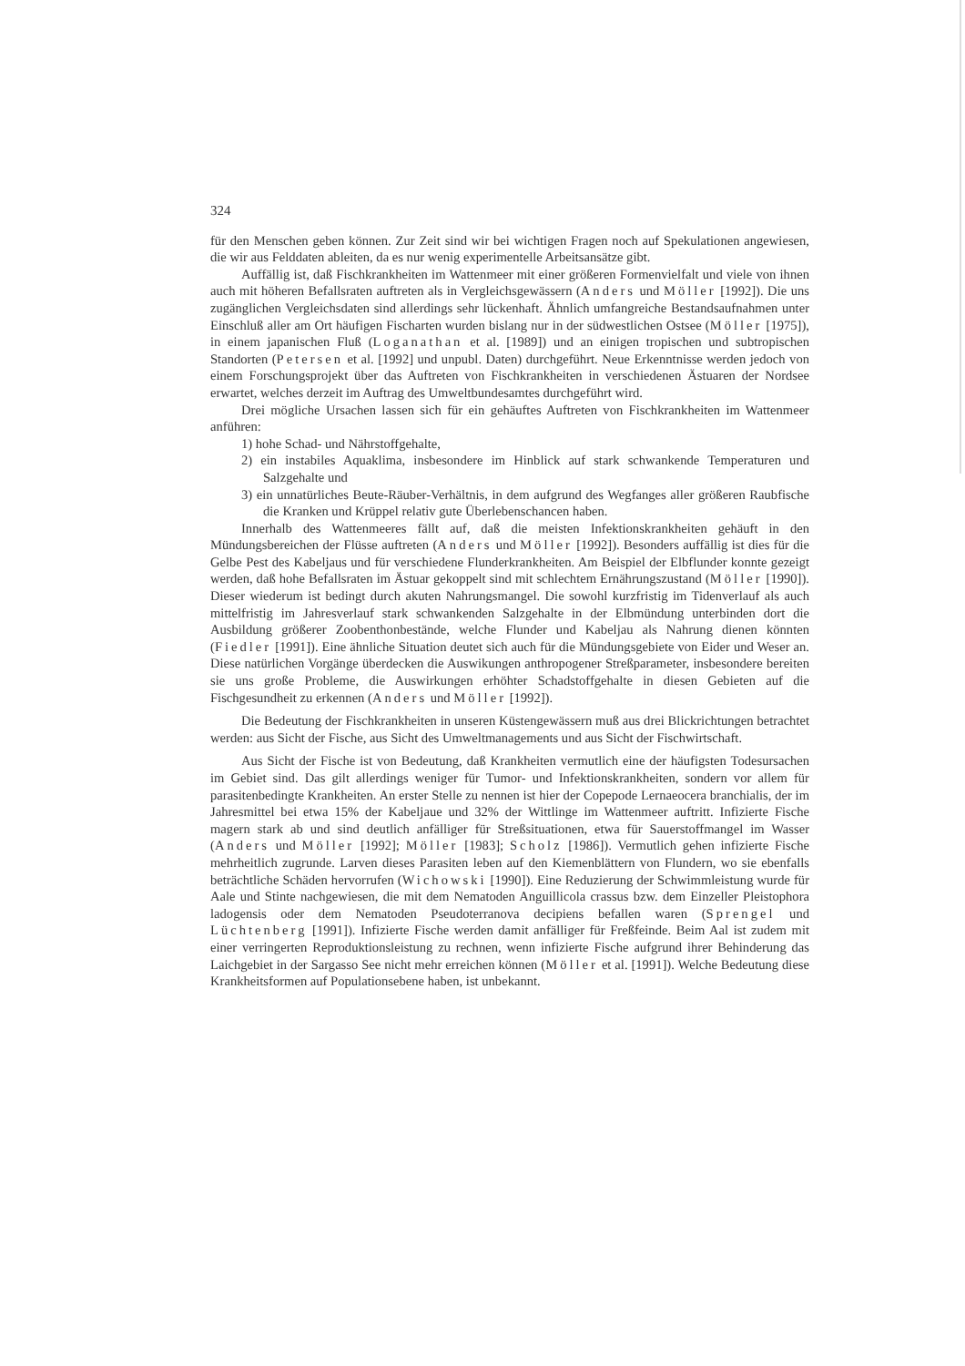324
für den Menschen geben können. Zur Zeit sind wir bei wichtigen Fragen noch auf Spekulationen angewiesen, die wir aus Felddaten ableiten, da es nur wenig experimentelle Arbeitsansätze gibt.
Auffällig ist, daß Fischkrankheiten im Wattenmeer mit einer größeren Formenvielfalt und viele von ihnen auch mit höheren Befallsraten auftreten als in Vergleichsgewässern (Anders und Möller [1992]). Die uns zugänglichen Vergleichsdaten sind allerdings sehr lückenhaft. Ähnlich umfangreiche Bestandsaufnahmen unter Einschluß aller am Ort häufigen Fischarten wurden bislang nur in der südwestlichen Ostsee (Möller [1975]), in einem japanischen Fluß (Loganathan et al. [1989]) und an einigen tropischen und subtropischen Standorten (Petersen et al. [1992] und unpubl. Daten) durchgeführt. Neue Erkenntnisse werden jedoch von einem Forschungsprojekt über das Auftreten von Fischkrankheiten in verschiedenen Ästuaren der Nordsee erwartet, welches derzeit im Auftrag des Umweltbundesamtes durchgeführt wird.
Drei mögliche Ursachen lassen sich für ein gehäuftes Auftreten von Fischkrankheiten im Wattenmeer anführen:
1) hohe Schad- und Nährstoffgehalte,
2) ein instabiles Aquaklima, insbesondere im Hinblick auf stark schwankende Temperaturen und Salzgehalte und
3) ein unnatürliches Beute-Räuber-Verhältnis, in dem aufgrund des Wegfanges aller größeren Raubfische die Kranken und Krüppel relativ gute Überlebenschancen haben.
Innerhalb des Wattenmeeres fällt auf, daß die meisten Infektionskrankheiten gehäuft in den Mündungsbereichen der Flüsse auftreten (Anders und Möller [1992]). Besonders auffällig ist dies für die Gelbe Pest des Kabeljaus und für verschiedene Flunderkrankheiten. Am Beispiel der Elbflunder konnte gezeigt werden, daß hohe Befallsraten im Ästuar gekoppelt sind mit schlechtem Ernährungszustand (Möller [1990]). Dieser wiederum ist bedingt durch akuten Nahrungsmangel. Die sowohl kurzfristig im Tidenverlauf als auch mittelfristig im Jahresverlauf stark schwankenden Salzgehalte in der Elbmündung unterbinden dort die Ausbildung größerer Zoobenthonbestände, welche Flunder und Kabeljau als Nahrung dienen könnten (Fiedler [1991]). Eine ähnliche Situation deutet sich auch für die Mündungsgebiete von Eider und Weser an. Diese natürlichen Vorgänge überdecken die Auswikungen anthropogener Streßparameter, insbesondere bereiten sie uns große Probleme, die Auswirkungen erhöhter Schadstoffgehalte in diesen Gebieten auf die Fischgesundheit zu erkennen (Anders und Möller [1992]).
Die Bedeutung der Fischkrankheiten in unseren Küstengewässern muß aus drei Blickrichtungen betrachtet werden: aus Sicht der Fische, aus Sicht des Umweltmanagements und aus Sicht der Fischwirtschaft.
Aus Sicht der Fische ist von Bedeutung, daß Krankheiten vermutlich eine der häufigsten Todesursachen im Gebiet sind. Das gilt allerdings weniger für Tumor- und Infektionskrankheiten, sondern vor allem für parasitenbedingte Krankheiten. An erster Stelle zu nennen ist hier der Copepode Lernaeocera branchialis, der im Jahresmittel bei etwa 15% der Kabeljaue und 32% der Wittlinge im Wattenmeer auftritt. Infizierte Fische magern stark ab und sind deutlich anfälliger für Streßsituationen, etwa für Sauerstoffmangel im Wasser (Anders und Möller [1992]; Möller [1983]; Scholz [1986]). Vermutlich gehen infizierte Fische mehrheitlich zugrunde. Larven dieses Parasiten leben auf den Kiemenblättern von Flundern, wo sie ebenfalls beträchtliche Schäden hervorrufen (Wichowski [1990]). Eine Reduzierung der Schwimmleistung wurde für Aale und Stinte nachgewiesen, die mit dem Nematoden Anguillicola crassus bzw. dem Einzeller Pleistophora ladogensis oder dem Nematoden Pseudoterranova decipiens befallen waren (Sprengel und Lüchtenberg [1991]). Infizierte Fische werden damit anfälliger für Freßfeinde. Beim Aal ist zudem mit einer verringerten Reproduktionsleistung zu rechnen, wenn infizierte Fische aufgrund ihrer Behinderung das Laichgebiet in der Sargasso See nicht mehr erreichen können (Möller et al. [1991]). Welche Bedeutung diese Krankheitsformen auf Populationsebene haben, ist unbekannt.